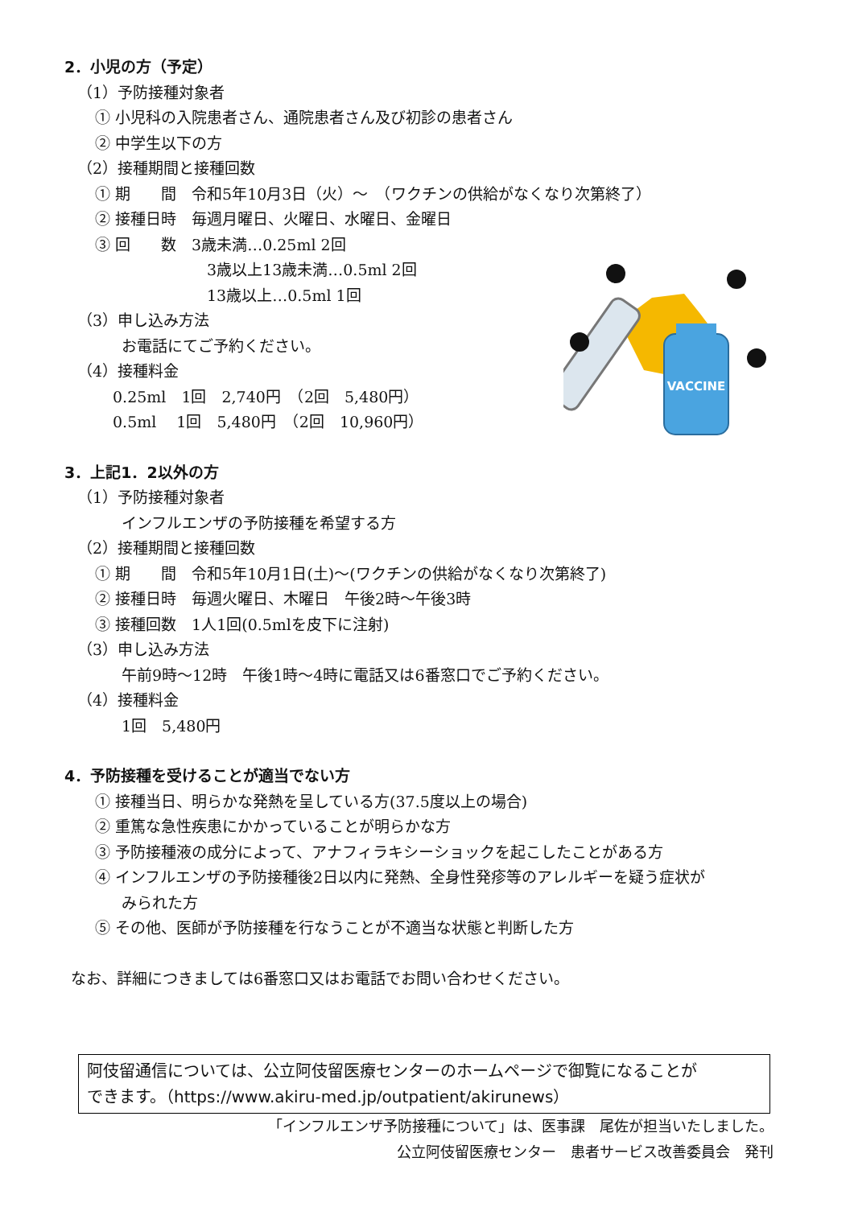VACCINE
2．小児の方（予定）
（1）予防接種対象者
① 小児科の入院患者さん、通院患者さん及び初診の患者さん
② 中学生以下の方
（2）接種期間と接種回数
① 期　　間　令和5年10月3日（火）～　（ワクチンの供給がなくなり次第終了）
② 接種日時　毎週月曜日、火曜日、水曜日、金曜日
③ 回　　数　3歳未満…0.25ml 2回
3歳以上13歳未満…0.5ml 2回
13歳以上…0.5ml 1回
（3）申し込み方法
お電話にてご予約ください。
（4）接種料金
0.25ml　1回　2,740円　（2回　5,480円）
0.5ml　 1回　5,480円　（2回　10,960円）
3．上記1．2以外の方
（1）予防接種対象者
インフルエンザの予防接種を希望する方
（2）接種期間と接種回数
① 期　　間　令和5年10月1日(土)～(ワクチンの供給がなくなり次第終了)
② 接種日時　毎週火曜日、木曜日　午後2時～午後3時
③ 接種回数　1人1回(0.5mlを皮下に注射)
（3）申し込み方法
午前9時～12時　午後1時～4時に電話又は6番窓口でご予約ください。
（4）接種料金
1回　5,480円
4．予防接種を受けることが適当でない方
① 接種当日、明らかな発熱を呈している方(37.5度以上の場合)
② 重篤な急性疾患にかかっていることが明らかな方
③ 予防接種液の成分によって、アナフィラキシーショックを起こしたことがある方
④ インフルエンザの予防接種後2日以内に発熱、全身性発疹等のアレルギーを疑う症状が
みられた方
⑤ その他、医師が予防接種を行なうことが不適当な状態と判断した方
なお、詳細につきましては6番窓口又はお電話でお問い合わせください。
阿伎留通信については、公立阿伎留医療センターのホームページで御覧になることが
できます。（https://www.akiru-med.jp/outpatient/akirunews）
「インフルエンザ予防接種について」は、医事課　尾佐が担当いたしました。
公立阿伎留医療センター　患者サービス改善委員会　発刊